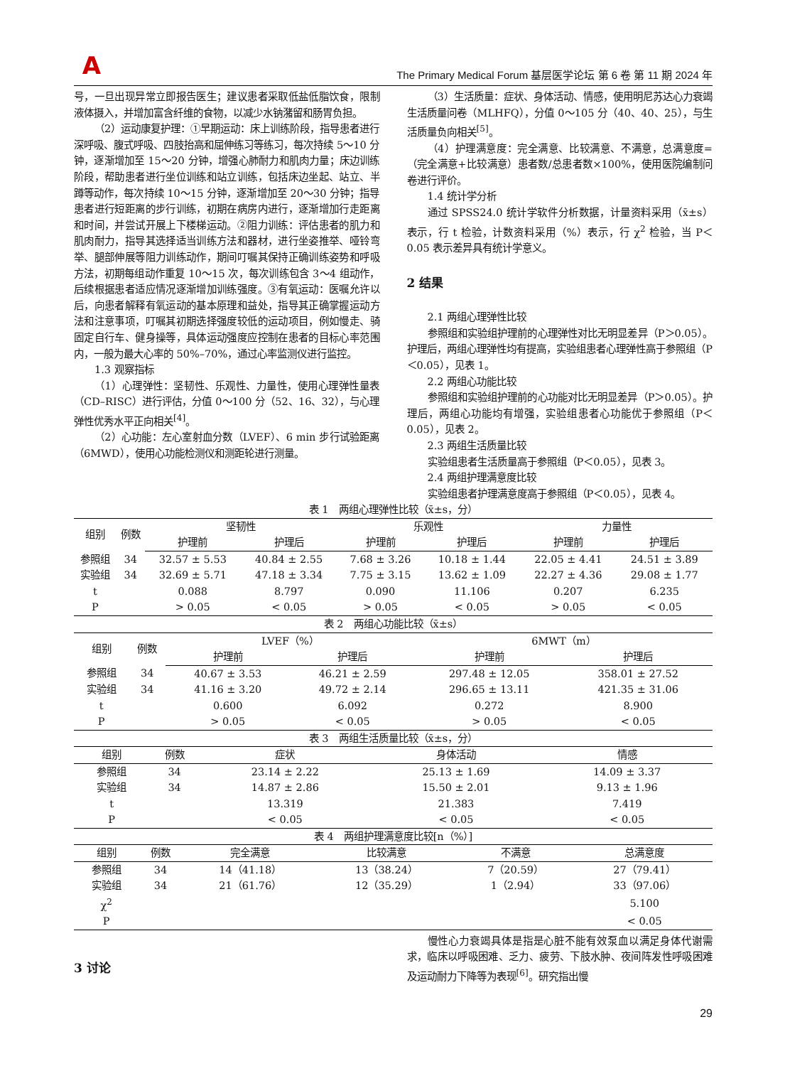A
The Primary Medical Forum 基层医学论坛 第 6 卷 第 11 期 2024 年
号，一旦出现异常立即报告医生；建议患者采取低盐低脂饮食，限制液体摄入，并增加富含纤维的食物，以减少水钠潴留和肠胃负担。
（2）运动康复护理：①早期运动：床上训练阶段，指导患者进行深呼吸、腹式呼吸、四肢抬高和屈伸练习等练习，每次持续 5～10 分钟，逐渐增加至 15～20 分钟，增强心肺耐力和肌肉力量；床边训练阶段，帮助患者进行坐位训练和站立训练，包括床边坐起、站立、半蹲等动作，每次持续 10～15 分钟，逐渐增加至 20～30 分钟；指导患者进行短距离的步行训练，初期在病房内进行，逐渐增加行走距离和时间，并尝试开展上下楼梯运动。②阻力训练：评估患者的肌力和肌肉耐力，指导其选择适当训练方法和器材，进行坐姿推举、哑铃弯举、腿部伸展等阻力训练动作，期间叮嘱其保持正确训练姿势和呼吸方法，初期每组动作重复 10～15 次，每次训练包含 3～4 组动作，后续根据患者适应情况逐渐增加训练强度。③有氧运动：医嘱允许以后，向患者解释有氧运动的基本原理和益处，指导其正确掌握运动方法和注意事项，叮嘱其初期选择强度较低的运动项目，例如慢走、骑固定自行车、健身操等，具体运动强度应控制在患者的目标心率范围内，一般为最大心率的 50%–70%，通过心率监测仪进行监控。
1.3 观察指标
（1）心理弹性：坚韧性、乐观性、力量性，使用心理弹性量表（CD–RISC）进行评估，分值 0～100 分（52、16、32），与心理弹性优秀水平正向相关<sup>[4]</sup>。
（2）心功能：左心室射血分数（LVEF）、6 min 步行试验距离（6MWD），使用心功能检测仪和测距轮进行测量。
（3）生活质量：症状、身体活动、情感，使用明尼苏达心力衰竭生活质量问卷（MLHFQ），分值 0～105 分（40、40、25），与生活质量负向相关<sup>[5]</sup>。
（4）护理满意度：完全满意、比较满意、不满意，总满意度=（完全满意+比较满意）患者数/总患者数×100%，使用医院编制问卷进行评价。
1.4 统计学分析
通过 SPSS24.0 统计学软件分析数据，计量资料采用（x̄±s）表示，行 t 检验，计数资料采用（%）表示，行 χ<sup>2</sup> 检验，当 P＜0.05 表示差异具有统计学意义。
2 结果
2.1 两组心理弹性比较
参照组和实验组护理前的心理弹性对比无明显差异（P＞0.05）。护理后，两组心理弹性均有提高，实验组患者心理弹性高于参照组（P＜0.05），见表 1。
2.2 两组心功能比较
参照组和实验组护理前的心功能对比无明显差异（P＞0.05）。护理后，两组心功能均有增强，实验组患者心功能优于参照组（P＜0.05），见表 2。
2.3 两组生活质量比较
实验组患者生活质量高于参照组（P＜0.05），见表 3。
2.4 两组护理满意度比较
实验组患者护理满意度高于参照组（P＜0.05），见表 4。
表 1 两组心理弹性比较（x̄±s，分）
| 组别 | 例数 | 坚韧性 | | 乐观性 | | 力量性 | |
| --- | --- | --- | --- | --- | --- | --- | --- |
| | | 护理前 | 护理后 | 护理前 | 护理后 | 护理前 | 护理后 |
| 参照组 | 34 | 32.57 ± 5.53 | 40.84 ± 2.55 | 7.68 ± 3.26 | 10.18 ± 1.44 | 22.05 ± 4.41 | 24.51 ± 3.89 |
| 实验组 | 34 | 32.69 ± 5.71 | 47.18 ± 3.34 | 7.75 ± 3.15 | 13.62 ± 1.09 | 22.27 ± 4.36 | 29.08 ± 1.77 |
| t | | 0.088 | 8.797 | 0.090 | 11.106 | 0.207 | 6.235 |
| P | | > 0.05 | < 0.05 | > 0.05 | < 0.05 | > 0.05 | < 0.05 |
表 2 两组心功能比较（x̄±s）
| 组别 | 例数 | LVEF（%） | | 6MWT（m） | |
| --- | --- | --- | --- | --- | --- |
| | | 护理前 | 护理后 | 护理前 | 护理后 |
| 参照组 | 34 | 40.67 ± 3.53 | 46.21 ± 2.59 | 297.48 ± 12.05 | 358.01 ± 27.52 |
| 实验组 | 34 | 41.16 ± 3.20 | 49.72 ± 2.14 | 296.65 ± 13.11 | 421.35 ± 31.06 |
| t | | 0.600 | 6.092 | 0.272 | 8.900 |
| P | | > 0.05 | < 0.05 | > 0.05 | < 0.05 |
表 3 两组生活质量比较（x̄±s，分）
| 组别 | 例数 | 症状 | 身体活动 | 情感 |
| --- | --- | --- | --- | --- |
| 参照组 | 34 | 23.14 ± 2.22 | 25.13 ± 1.69 | 14.09 ± 3.37 |
| 实验组 | 34 | 14.87 ± 2.86 | 15.50 ± 2.01 | 9.13 ± 1.96 |
| t | | 13.319 | 21.383 | 7.419 |
| P | | < 0.05 | < 0.05 | < 0.05 |
表 4 两组护理满意度比较[n（%）]
| 组别 | 例数 | 完全满意 | 比较满意 | 不满意 | 总满意度 |
| --- | --- | --- | --- | --- | --- |
| 参照组 | 34 | 14（41.18） | 13（38.24） | 7（20.59） | 27（79.41） |
| 实验组 | 34 | 21（61.76） | 12（35.29） | 1（2.94） | 33（97.06） |
| χ<sup>2</sup> | | | | | 5.100 |
| P | | | | | < 0.05 |
3 讨论
慢性心力衰竭具体是指是心脏不能有效泵血以满足身体代谢需求，临床以呼吸困难、乏力、疲劳、下肢水肿、夜间阵发性呼吸困难及运动耐力下降等为表现<sup>[6]</sup>。研究指出慢
29